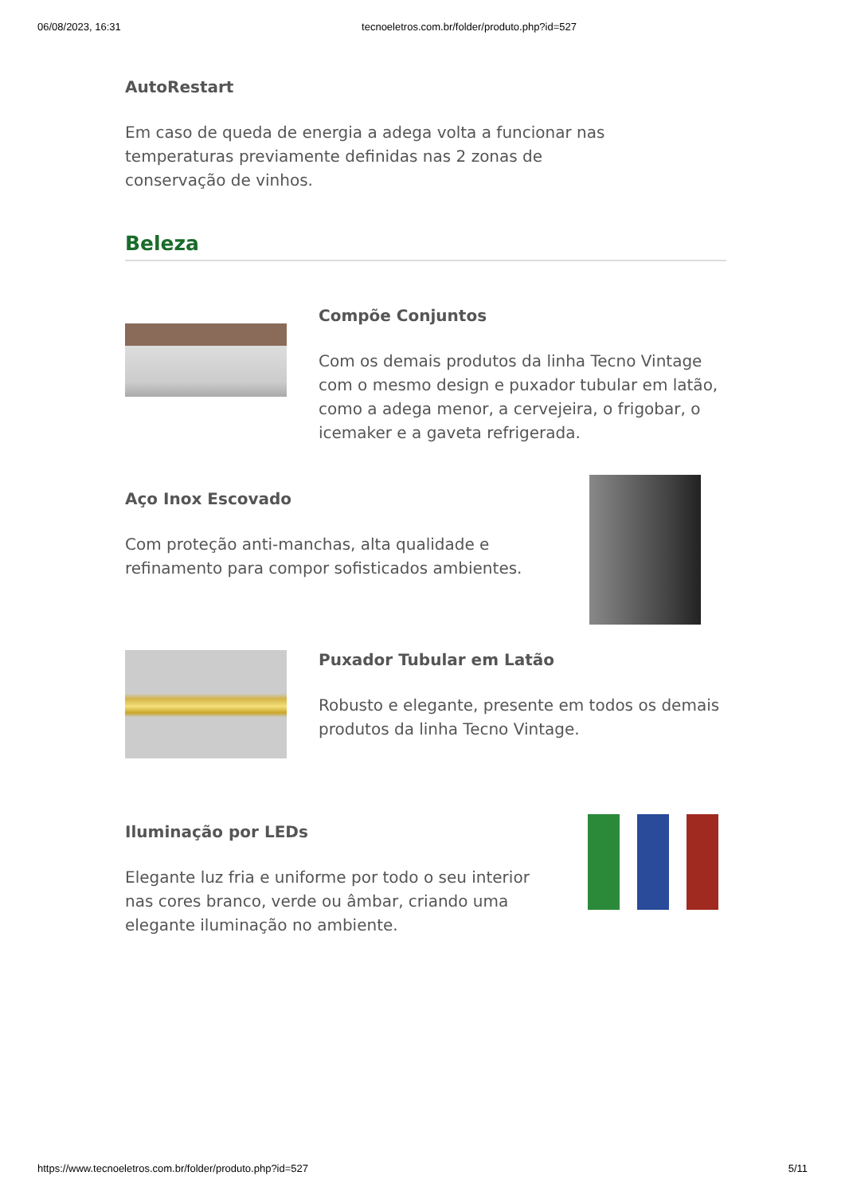06/08/2023, 16:31 tecnoeletros.com.br/folder/produto.php?id=527
AutoRestart
Em caso de queda de energia a adega volta a funcionar nas temperaturas previamente definidas nas 2 zonas de conservação de vinhos.
Beleza
Compõe Conjuntos
Com os demais produtos da linha Tecno Vintage com o mesmo design e puxador tubular em latão, como a adega menor, a cervejeira, o frigobar, o icemaker e a gaveta refrigerada.
Aço Inox Escovado
Com proteção anti-manchas, alta qualidade e refinamento para compor sofisticados ambientes.
Puxador Tubular em Latão
Robusto e elegante, presente em todos os demais produtos da linha Tecno Vintage.
Iluminação por LEDs
Elegante luz fria e uniforme por todo o seu interior nas cores branco, verde ou âmbar, criando uma elegante iluminação no ambiente.
https://www.tecnoeletros.com.br/folder/produto.php?id=527 5/11